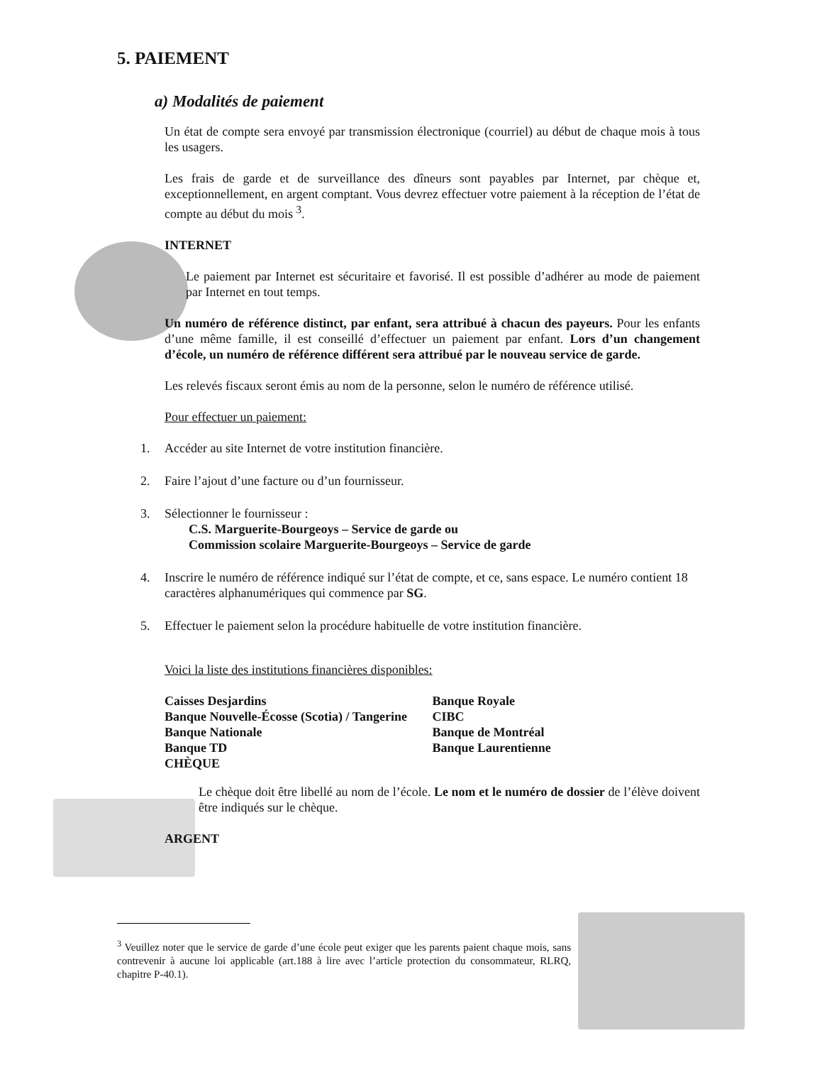5. PAIEMENT
a) Modalités de paiement
Un état de compte sera envoyé par transmission électronique (courriel) au début de chaque mois à tous les usagers.
Les frais de garde et de surveillance des dîneurs sont payables par Internet, par chèque et, exceptionnellement, en argent comptant. Vous devrez effectuer votre paiement à la réception de l’état de compte au début du mois <sup>3</sup>.
INTERNET
Le paiement par Internet est sécuritaire et favorisé. Il est possible d’adhérer au mode de paiement par Internet en tout temps.
Un numéro de référence distinct, par enfant, sera attribué à chacun des payeurs. Pour les enfants d’une même famille, il est conseillé d’effectuer un paiement par enfant. Lors d’un changement d’école, un numéro de référence différent sera attribué par le nouveau service de garde.
Les relevés fiscaux seront émis au nom de la personne, selon le numéro de référence utilisé.
Pour effectuer un paiement:
1. Accéder au site Internet de votre institution financière.
2. Faire l’ajout d’une facture ou d’un fournisseur.
3. Sélectionner le fournisseur :
C.S. Marguerite-Bourgeoys – Service de garde ou
Commission scolaire Marguerite-Bourgeoys – Service de garde
4. Inscrire le numéro de référence indiqué sur l’état de compte, et ce, sans espace. Le numéro contient 18 caractères alphanumériques qui commence par SG.
5. Effectuer le paiement selon la procédure habituelle de votre institution financière.
Voici la liste des institutions financières disponibles:
Caisses Desjardins
Banque Nouvelle-Écosse (Scotia) / Tangerine
Banque Nationale
Banque TD
CHÈQUE
Banque Royale
CIBC
Banque de Montréal
Banque Laurentienne
Le chèque doit être libellé au nom de l’école. Le nom et le numéro de dossier de l’élève doivent être indiqués sur le chèque.
ARGENT
<sup>3</sup> Veuillez noter que le service de garde d’une école peut exiger que les parents paient chaque mois, sans contrevenir à aucune loi applicable (art.188 à lire avec l’article protection du consommateur, RLRQ, chapitre P-40.1).